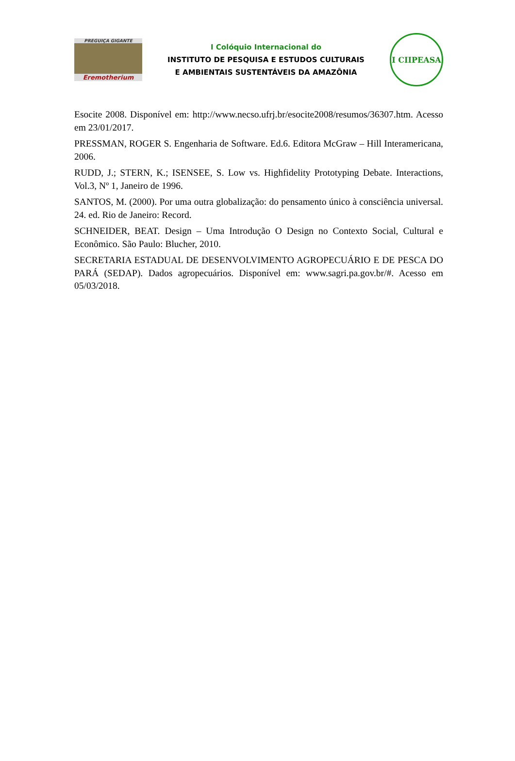PREGUIÇA GIGANTE
Eremotherium
I Colóquio Internacional do
INSTITUTO DE PESQUISA E ESTUDOS CULTURAIS
E AMBIENTAIS SUSTENTÁVEIS DA AMAZÔNIA
I CIIPEASA
Esocite 2008. Disponível em: http://www.necso.ufrj.br/esocite2008/resumos/36307.htm. Acesso em 23/01/2017.
PRESSMAN, ROGER S. Engenharia de Software. Ed.6. Editora McGraw – Hill Interamericana, 2006.
RUDD, J.; STERN, K.; ISENSEE, S. Low vs. Highfidelity Prototyping Debate. Interactions, Vol.3, Nº 1, Janeiro de 1996.
SANTOS, M. (2000). Por uma outra globalização: do pensamento único à consciência universal. 24. ed. Rio de Janeiro: Record.
SCHNEIDER, BEAT. Design – Uma Introdução O Design no Contexto Social, Cultural e Econômico. São Paulo: Blucher, 2010.
SECRETARIA ESTADUAL DE DESENVOLVIMENTO AGROPECUÁRIO E DE PESCA DO PARÁ (SEDAP). Dados agropecuários. Disponível em: www.sagri.pa.gov.br/#. Acesso em 05/03/2018.